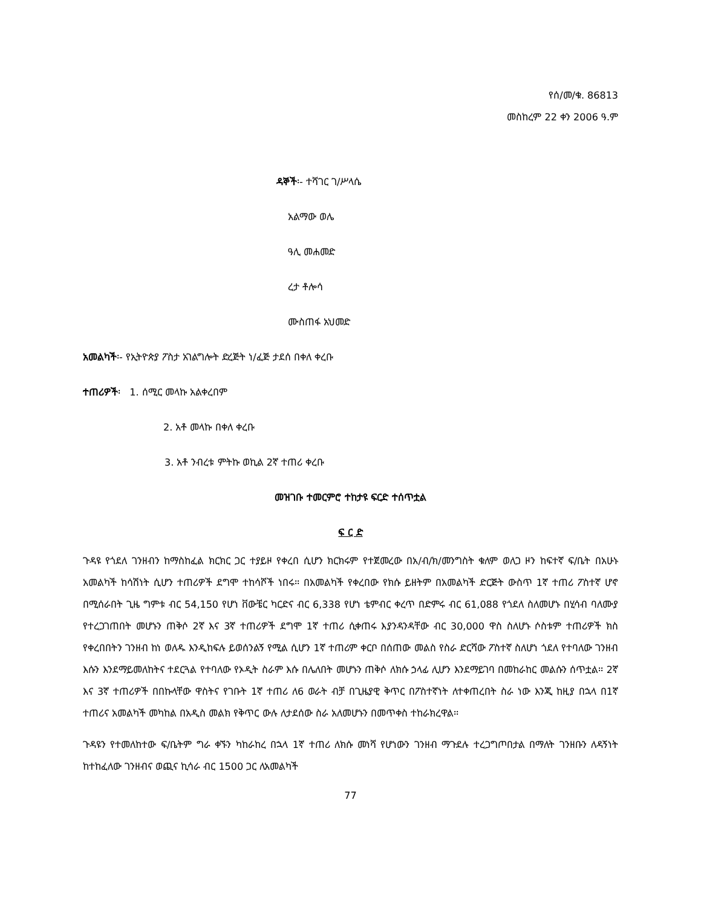የሰ/መ/ቁ. 86813
መስከረም 22 ቀን 2006 ዓ.ም
ዳኞች፡- ተሻገር ገ/ሥላሴ
አልማው ወሌ
ዓሊ መሐመድ
ረታ ቶሎሳ
ሙስጠፋ አህመድ
አመልካች፡- የኢትዮጵያ ፖስታ አገልግሎት ድረጅት ነ/ፈጅ ታደሰ በቀለ ቀረቡ
ተጠሪዎች፡ 1. ሰሚር መላኩ አልቀረበም
2. አቶ መላኩ በቀለ ቀረቡ
3. አቶ ንብረቱ ምትኩ ወኪል 2ኛ ተጠሪ ቀረቡ
መዝገቡ ተመርምሮ ተከታዩ ፍርድ ተሰጥቷል
ፍ ር ድ
ጉዳዩ የጎደለ ገንዘብን ከማስከፈል ክርክር ጋር ተያይዞ የቀረበ ሲሆን ክርክሩም የተጀመረው በአ/ብ/ክ/መንግስት ቁለም ወለጋ ዞን ከፍተኛ ፍ/ቤት በአሁኑ አመልካች ከሳሽነት ሲሆን ተጠሪዎች ደግሞ ተከሳሾች ነበሩ፡፡ በአመልካች የቀረበው የክሱ ይዘትም በአመልካች ድርጅት ውስጥ 1ኛ ተጠሪ ፖስተኛ ሆኖ በሚሰራበት ጊዜ ግምቱ ብር 54,150 የሆነ ቨውቼር ካርድና ብር 6,338 የሆነ ቴምብር ቀረጥ በድምሩ ብር 61,088 የጎደለ ስለመሆኑ በሂሳብ ባለሙያ የተረጋገጠበት መሆኑን ጠቅሶ 2ኛ እና 3ኛ ተጠሪዎች ደግሞ 1ኛ ተጠሪ ሲቀጠሩ እያንዳንዳቸው ብር 30,000 ዋስ ስለሆኑ ሶስቱም ተጠሪዎች ክስ የቀረበበትን ገንዘብ ከነ ወለዱ እንዲከፍሉ ይወሰንልኝ የሚል ሲሆን 1ኛ ተጠሪም ቀርቦ በሰጠው መልስ የስራ ድርሻው ፖስተኛ ስለሆነ ጎደለ የተባለው ገንዘብ እሱን እንደማይመለከትና ተደርጓል የተባለው የኦዲት ስራም እሱ በሌለበት መሆኑን ጠቅሶ ለክሱ ኃላፊ ሊሆን እንደማይገባ በመከራከር መልሱን ሰጥቷል፡፡ 2ኛ እና 3ኛ ተጠሪዎች በበኩላቸው ዋስትና የገቡት 1ኛ ተጠሪ ለ6 ወራት ብቻ በጊዜያዊ ቅጥር በፖስተኛነት ለተቀጠረበት ስራ ነው እንጂ ከዚያ በኋላ በ1ኛ ተጠሪና አመልካች መካከል በአዲስ መልክ የቅጥር ውሉ ለታደሰው ስራ አለመሆኑን በመጥቀስ ተከራክረዋል፡፡
ጉዳዩን የተመለከተው ፍ/ቤትም ግራ ቀኙን ካከራከረ በኋላ 1ኛ ተጠሪ ለክሱ መነሻ የሆነውን ገንዘብ ማጉደሉ ተረጋግጦበታል በማለት ገንዘቡን ለዳኝነት ከተከፈለው ገንዘብና ወጪና ኪሳራ ብር 1500 ጋር ለአመልካች
77